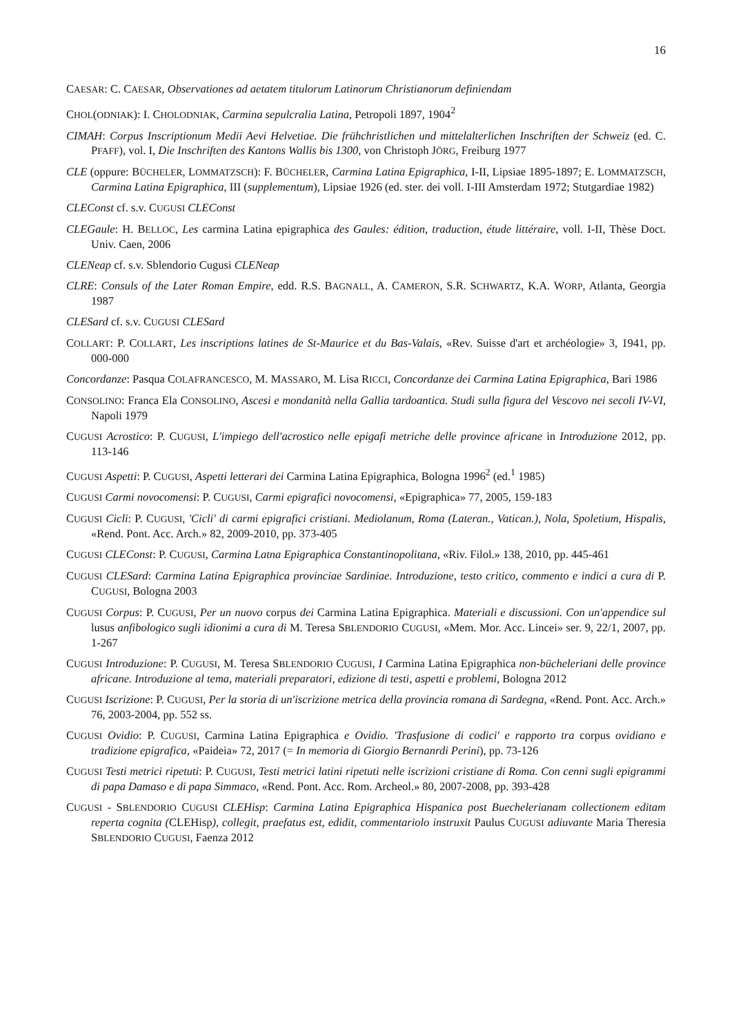16
CAESAR: C. CAESAR, Observationes ad aetatem titulorum Latinorum Christianorum definiendam
CHOL(ODNIAK): I. CHOLODNIAK, Carmina sepulcralia Latina, Petropoli 1897, 1904<sup>2</sup>
CIMAH: Corpus Inscriptionum Medii Aevi Helvetiae. Die frühchristlichen und mittelalterlichen Inschriften der Schweiz (ed. C. PFAFF), vol. I, Die Inschriften des Kantons Wallis bis 1300, von Christoph JÖRG, Freiburg 1977
CLE (oppure: BÜCHELER, LOMMATZSCH): F. BÜCHELER, Carmina Latina Epigraphica, I-II, Lipsiae 1895-1897; E. LOMMATZSCH, Carmina Latina Epigraphica, III (supplementum), Lipsiae 1926 (ed. ster. dei voll. I-III Amsterdam 1972; Stutgardiae 1982)
CLEConst cf. s.v. CUGUSI CLEConst
CLEGaule: H. BELLOC, Les carmina Latina epigraphica des Gaules: édition, traduction, étude littéraire, voll. I-II, Thèse Doct. Univ. Caen, 2006
CLENeap cf. s.v. Sblendorio Cugusi CLENeap
CLRE: Consuls of the Later Roman Empire, edd. R.S. BAGNALL, A. CAMERON, S.R. SCHWARTZ, K.A. WORP, Atlanta, Georgia 1987
CLESard cf. s.v. CUGUSI CLESard
COLLART: P. COLLART, Les inscriptions latines de St-Maurice et du Bas-Valais, «Rev. Suisse d'art et archéologie» 3, 1941, pp. 000-000
Concordanze: Pasqua COLAFRANCESCO, M. MASSARO, M. Lisa RICCI, Concordanze dei Carmina Latina Epigraphica, Bari 1986
CONSOLINO: Franca Ela CONSOLINO, Ascesi e mondanità nella Gallia tardoantica. Studi sulla figura del Vescovo nei secoli IV-VI, Napoli 1979
CUGUSI Acrostico: P. CUGUSI, L'impiego dell'acrostico nelle epigafi metriche delle province africane in Introduzione 2012, pp. 113-146
CUGUSI Aspetti: P. CUGUSI, Aspetti letterari dei Carmina Latina Epigraphica, Bologna 1996<sup>2</sup> (ed.<sup>1</sup> 1985)
CUGUSI Carmi novocomensi: P. CUGUSI, Carmi epigrafici novocomensi, «Epigraphica» 77, 2005, 159-183
CUGUSI Cicli: P. CUGUSI, 'Cicli' di carmi epigrafici cristiani. Mediolanum, Roma (Lateran., Vatican.), Nola, Spoletium, Hispalis, «Rend. Pont. Acc. Arch.» 82, 2009-2010, pp. 373-405
CUGUSI CLEConst: P. CUGUSI, Carmina Latna Epigraphica Constantinopolitana, «Riv. Filol.» 138, 2010, pp. 445-461
CUGUSI CLESard: Carmina Latina Epigraphica provinciae Sardiniae. Introduzione, testo critico, commento e indici a cura di P. CUGUSI, Bologna 2003
CUGUSI Corpus: P. CUGUSI, Per un nuovo corpus dei Carmina Latina Epigraphica. Materiali e discussioni. Con un'appendice sul lusus anfibologico sugli idionimi a cura di M. Teresa SBLENDORIO CUGUSI, «Mem. Mor. Acc. Lincei» ser. 9, 22/1, 2007, pp. 1-267
CUGUSI Introduzione: P. CUGUSI, M. Teresa SBLENDORIO CUGUSI, I Carmina Latina Epigraphica non-bücheleriani delle province africane. Introduzione al tema, materiali preparatori, edizione di testi, aspetti e problemi, Bologna 2012
CUGUSI Iscrizione: P. CUGUSI, Per la storia di un'iscrizione metrica della provincia romana di Sardegna, «Rend. Pont. Acc. Arch.» 76, 2003-2004, pp. 552 ss.
CUGUSI Ovidio: P. CUGUSI, Carmina Latina Epigraphica e Ovidio. 'Trasfusione di codici' e rapporto tra corpus ovidiano e tradizione epigrafica, «Paideia» 72, 2017 (= In memoria di Giorgio Bernanrdi Perini), pp. 73-126
CUGUSI Testi metrici ripetuti: P. CUGUSI, Testi metrici latini ripetuti nelle iscrizioni cristiane di Roma. Con cenni sugli epigrammi di papa Damaso e di papa Simmaco, «Rend. Pont. Acc. Rom. Archeol.» 80, 2007-2008, pp. 393-428
CUGUSI - SBLENDORIO CUGUSI CLEHisp: Carmina Latina Epigraphica Hispanica post Buechelerianam collectionem editam reperta cognita (CLEHisp), collegit, praefatus est, edidit, commentariolo instruxit Paulus CUGUSI adiuvante Maria Theresia SBLENDORIO CUGUSI, Faenza 2012